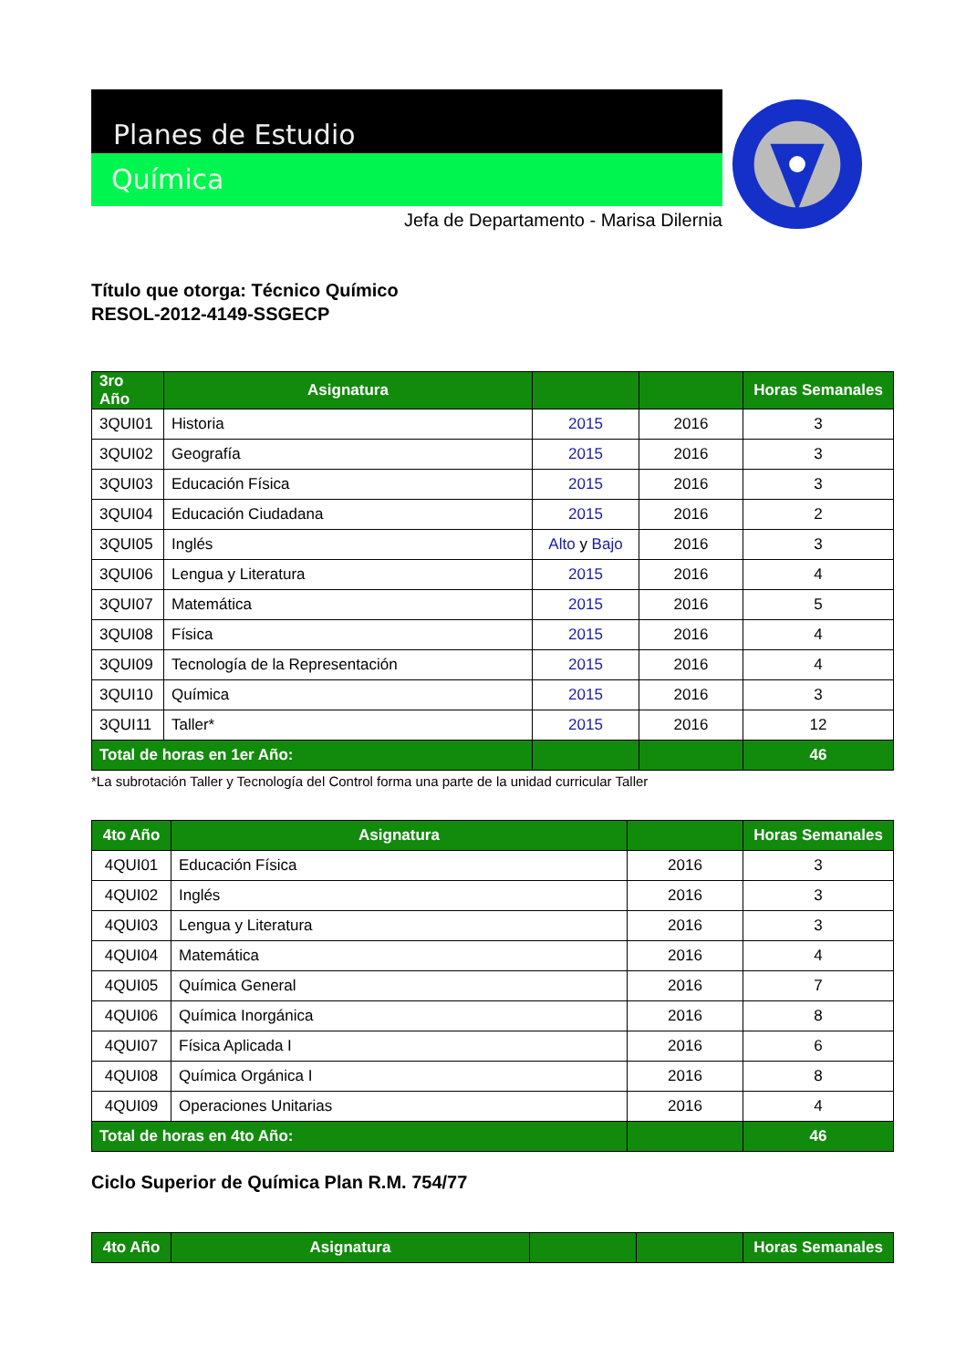Planes de Estudio
Química
Jefa de Departamento - Marisa Dilernia
Título que otorga: Técnico Químico
RESOL-2012-4149-SSGECP
| 3ro Año | Asignatura | | | Horas Semanales |
| --- | --- | --- | --- | --- |
| 3QUI01 | Historia | 2015 | 2016 | 3 |
| 3QUI02 | Geografía | 2015 | 2016 | 3 |
| 3QUI03 | Educación Física | 2015 | 2016 | 3 |
| 3QUI04 | Educación Ciudadana | 2015 | 2016 | 2 |
| 3QUI05 | Inglés | Alto y Bajo | 2016 | 3 |
| 3QUI06 | Lengua y Literatura | 2015 | 2016 | 4 |
| 3QUI07 | Matemática | 2015 | 2016 | 5 |
| 3QUI08 | Física | 2015 | 2016 | 4 |
| 3QUI09 | Tecnología de la Representación | 2015 | 2016 | 4 |
| 3QUI10 | Química | 2015 | 2016 | 3 |
| 3QUI11 | Taller* | 2015 | 2016 | 12 |
| Total de horas en 1er Año: | | | | 46 |
*La subrotación Taller y Tecnología del Control forma una parte de la unidad curricular Taller
| 4to Año | Asignatura | | Horas Semanales |
| --- | --- | --- | --- |
| 4QUI01 | Educación Física | 2016 | 3 |
| 4QUI02 | Inglés | 2016 | 3 |
| 4QUI03 | Lengua y Literatura | 2016 | 3 |
| 4QUI04 | Matemática | 2016 | 4 |
| 4QUI05 | Química General | 2016 | 7 |
| 4QUI06 | Química Inorgánica | 2016 | 8 |
| 4QUI07 | Física Aplicada I | 2016 | 6 |
| 4QUI08 | Química Orgánica I | 2016 | 8 |
| 4QUI09 | Operaciones Unitarias | 2016 | 4 |
| Total de horas en 4to Año: | | | 46 |
Ciclo Superior de Química Plan R.M. 754/77
| 4to Año | Asignatura | | | Horas Semanales |
| --- | --- | --- | --- | --- |